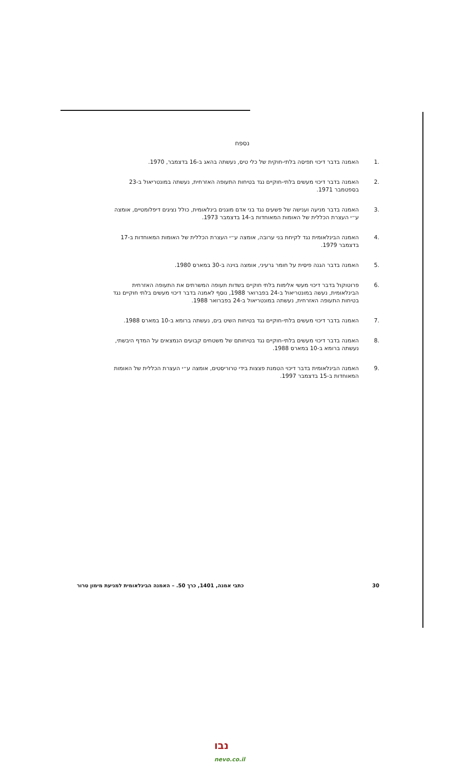נספח
.1 האמנה בדבר דיכוי תפיסה בלתי-חוקית של כלי טיס, נעשתה בהאג ב-16 בדצמבר, 1970.
.2 האמנה בדבר דיכוי מעשים בלתי-חוקיים נגד בטיחות התעופה האזרחית, נעשתה במונטריאול ב-23 בספטמבר 1971.
.3 האמנה בדבר מניעה וענישה של פשעים נגד בני אדם מוגנים בינלאומית, כולל נציגים דיפלומטיים, אומצה ע״י העצרת הכללית של האומות המאוחדות ב-14 בדצמבר 1973.
.4 האמנה הבינלאומית נגד לקיחת בני ערובה, אומצה ע״י העצרת הכללית של האומות המאוחדות ב-17 בדצמבר 1979.
.5 האמנה בדבר הגנה פיסית על חומר גרעיני, אומצה בוינה ב-30 במארס 1980.
.6 פרוטוקול בדבר דיכוי מעשי אלימות בלתי חוקיים בשדות תעופה המשרתים את התעופה האזרחית הבינלאומית, נעשה במונטריאול ב-24 בפברואר 1988, נוסף לאמנה בדבר דיכוי מעשים בלתי חוקיים נגד בטיחות התעופה האזרחית, נעשתה במונטריאול ב-24 בפברואר 1988.
.7 האמנה בדבר דיכוי מעשים בלתי-חוקיים נגד בטיחות השיט בים, נעשתה ברומא ב-10 במארס 1988.
.8 האמנה בדבר דיכוי מעשים בלתי-חוקיים נגד בטיחותם של משטחים קבועים הנמצאים על המדף היבשתי, נעשתה ברומא ב-10 במארס 1988.
.9 האמנה הבינלאומית בדבר דיכוי הטמנת פצצות בידי טרוריסטים, אומצה ע״י העצרת הכללית של האומות המאוחדות ב-15 בדצמבר 1997.
30 כתבי אמנה, 1401, כרך 50. – האמנה הבינלאומית למניעת מימון טרור
נבו
nevo.co.il